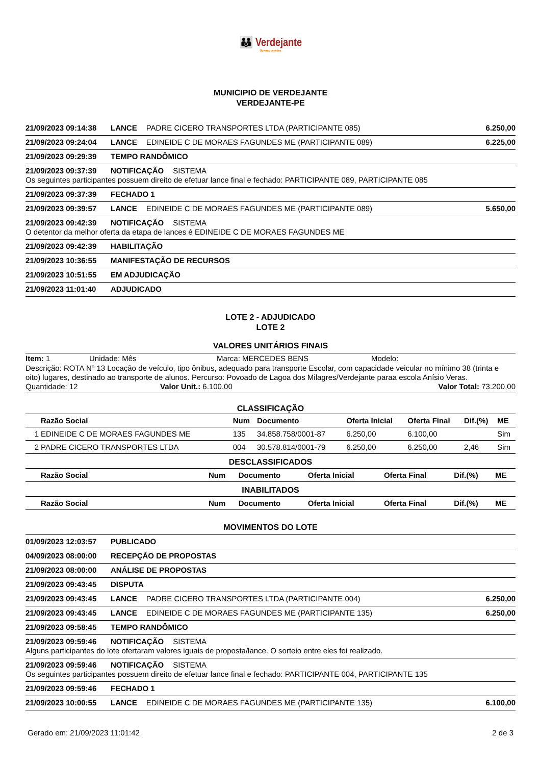👪 Verdejante
Governo de todos
MUNICIPIO DE VERDEJANTE
VERDEJANTE-PE
21/09/2023 09:14:38 LANCE PADRE CICERO TRANSPORTES LTDA (PARTICIPANTE 085) 6.250,00
21/09/2023 09:24:04 LANCE EDINEIDE C DE MORAES FAGUNDES ME (PARTICIPANTE 089) 6.225,00
21/09/2023 09:29:39 TEMPO RANDÔMICO
21/09/2023 09:37:39 NOTIFICAÇÃO SISTEMA Os seguintes participantes possuem direito de efetuar lance final e fechado: PARTICIPANTE 089, PARTICIPANTE 085
21/09/2023 09:37:39 FECHADO 1
21/09/2023 09:39:57 LANCE EDINEIDE C DE MORAES FAGUNDES ME (PARTICIPANTE 089) 5.650,00
21/09/2023 09:42:39 NOTIFICAÇÃO SISTEMA O detentor da melhor oferta da etapa de lances é EDINEIDE C DE MORAES FAGUNDES ME
21/09/2023 09:42:39 HABILITAÇÃO
21/09/2023 10:36:55 MANIFESTAÇÃO DE RECURSOS
21/09/2023 10:51:55 EM ADJUDICAÇÃO
21/09/2023 11:01:40 ADJUDICADO
LOTE 2 - ADJUDICADO
LOTE 2
VALORES UNITÁRIOS FINAIS
Item: 1 Unidade: Mês Marca: MERCEDES BENS Modelo:
Descrição: ROTA Nº 13 Locação de veículo, tipo ônibus, adequado para transporte Escolar, com capacidade veicular no mínimo 38 (trinta e oito) lugares, destinado ao transporte de alunos. Percurso: Povoado de Lagoa dos Milagres/Verdejante paraa escola Anísio Veras.
Quantidade: 12 Valor Unit.: 6.100,00 Valor Total: 73.200,00
CLASSIFICAÇÃO
| | Razão Social | Num | Documento | Oferta Inicial | Oferta Final | Dif.(%) | ME |
| --- | --- | --- | --- | --- | --- | --- | --- |
| 1 | EDINEIDE C DE MORAES FAGUNDES ME | 135 | 34.858.758/0001-87 | 6.250,00 | 6.100,00 | | Sim |
| 2 | PADRE CICERO TRANSPORTES LTDA | 004 | 30.578.814/0001-79 | 6.250,00 | 6.250,00 | 2,46 | Sim |
DESCLASSIFICADOS
| | Razão Social | Num | Documento | Oferta Inicial | Oferta Final | Dif.(%) | ME |
| --- | --- | --- | --- | --- | --- | --- | --- |
INABILITADOS
| | Razão Social | Num | Documento | Oferta Inicial | Oferta Final | Dif.(%) | ME |
| --- | --- | --- | --- | --- | --- | --- | --- |
MOVIMENTOS DO LOTE
01/09/2023 12:03:57 PUBLICADO
04/09/2023 08:00:00 RECEPÇÃO DE PROPOSTAS
21/09/2023 08:00:00 ANÁLISE DE PROPOSTAS
21/09/2023 09:43:45 DISPUTA
21/09/2023 09:43:45 LANCE PADRE CICERO TRANSPORTES LTDA (PARTICIPANTE 004) 6.250,00
21/09/2023 09:43:45 LANCE EDINEIDE C DE MORAES FAGUNDES ME (PARTICIPANTE 135) 6.250,00
21/09/2023 09:58:45 TEMPO RANDÔMICO
21/09/2023 09:59:46 NOTIFICAÇÃO SISTEMA Alguns participantes do lote ofertaram valores iguais de proposta/lance. O sorteio entre eles foi realizado.
21/09/2023 09:59:46 NOTIFICAÇÃO SISTEMA Os seguintes participantes possuem direito de efetuar lance final e fechado: PARTICIPANTE 004, PARTICIPANTE 135
21/09/2023 09:59:46 FECHADO 1
21/09/2023 10:00:55 LANCE EDINEIDE C DE MORAES FAGUNDES ME (PARTICIPANTE 135) 6.100,00
Gerado em: 21/09/2023 11:01:42 2 de 3